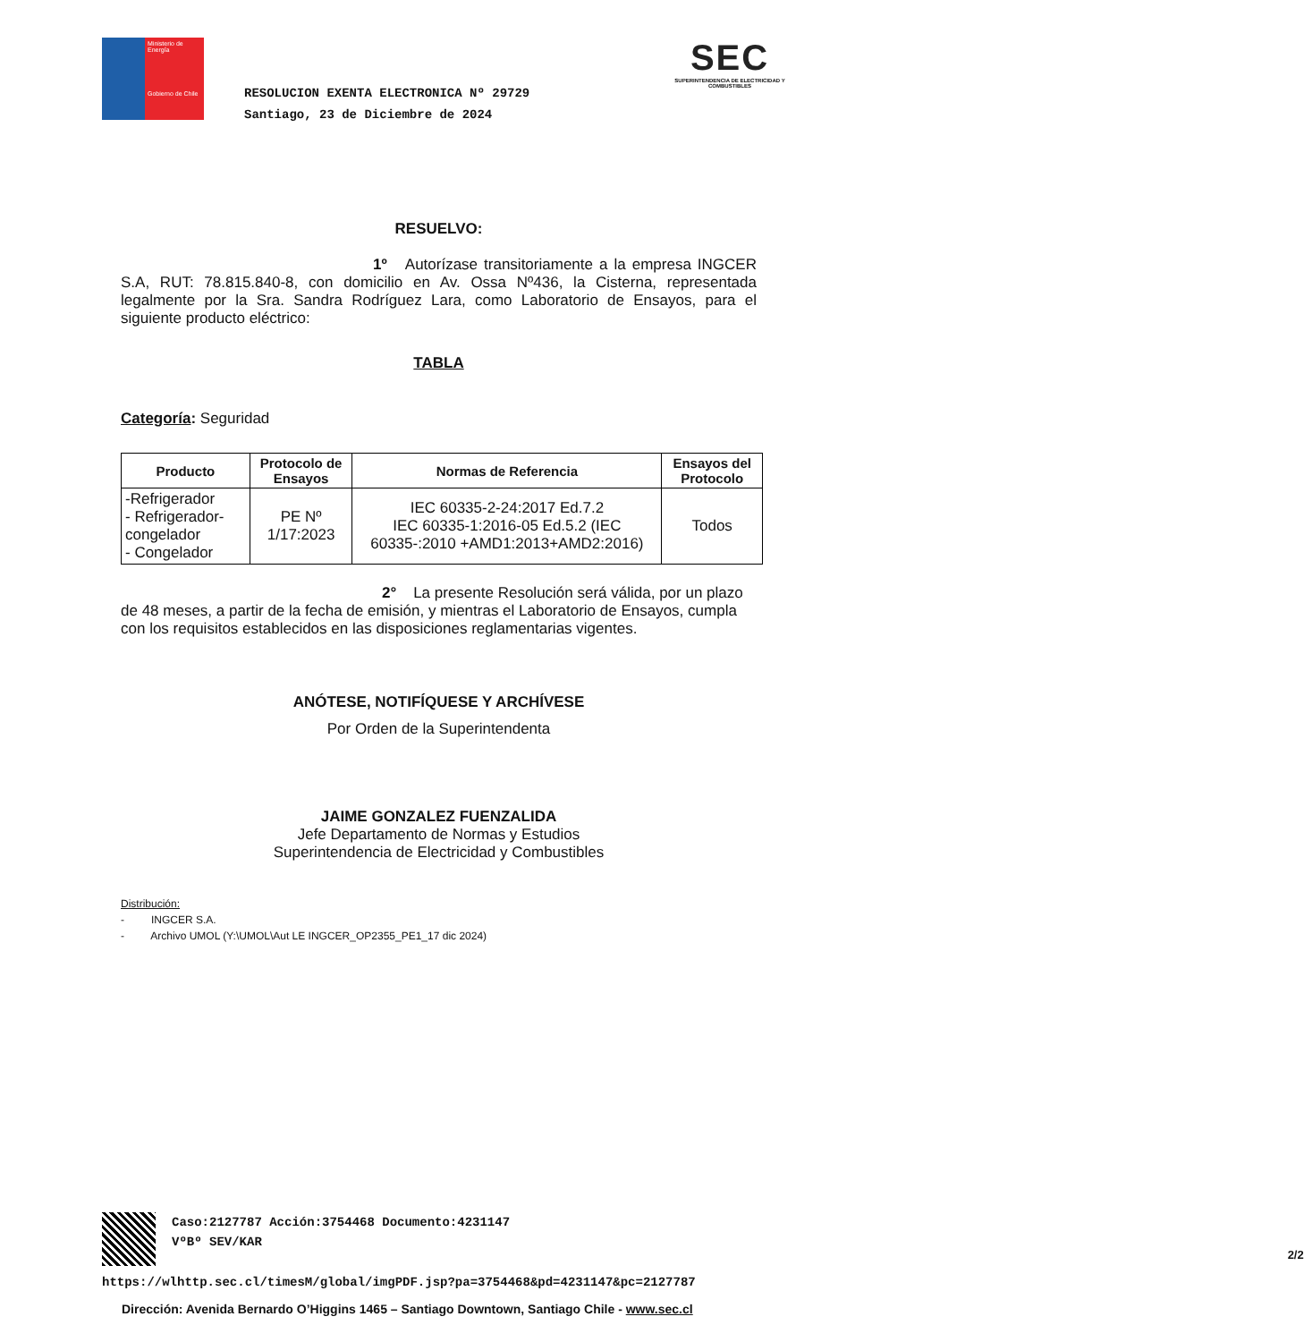Ministerio de Energía
Gobierno de Chile
RESOLUCION EXENTA ELECTRONICA Nº 29729
Santiago, 23 de Diciembre de 2024
SEC
SUPERINTENDENCIA DE ELECTRICIDAD Y COMBUSTIBLES
RESUELVO:
1º Autorízase transitoriamente a la empresa INGCER S.A, RUT: 78.815.840-8, con domicilio en Av. Ossa Nº436, la Cisterna, representada legalmente por la Sra. Sandra Rodríguez Lara, como Laboratorio de Ensayos, para el siguiente producto eléctrico:
TABLA
Categoría: Seguridad
| Producto | Protocolo de Ensayos | Normas de Referencia | Ensayos del Protocolo |
| --- | --- | --- | --- |
| -Refrigerador - Refrigerador-congelador - Congelador | PE Nº 1/17:2023 | IEC 60335-2-24:2017 Ed.7.2 IEC 60335-1:2016-05 Ed.5.2 (IEC 60335-:2010 +AMD1:2013+AMD2:2016) | Todos |
2° La presente Resolución será válida, por un plazo de 48 meses, a partir de la fecha de emisión, y mientras el Laboratorio de Ensayos, cumpla con los requisitos establecidos en las disposiciones reglamentarias vigentes.
ANÓTESE, NOTIFÍQUESE Y ARCHÍVESE
Por Orden de la Superintendenta
JAIME GONZALEZ FUENZALIDA
Jefe Departamento de Normas y Estudios
Superintendencia de Electricidad y Combustibles
Distribución:
- INGCER S.A.
- Archivo UMOL (Y:\UMOL\Aut LE INGCER_OP2355_PE1_17 dic 2024)
Caso:2127787 Acción:3754468 Documento:4231147
VºBº SEV/KAR
2/2
https://wlhttp.sec.cl/timesM/global/imgPDF.jsp?pa=3754468&pd=4231147&pc=2127787
Dirección: Avenida Bernardo O’Higgins 1465 – Santiago Downtown, Santiago Chile - www.sec.cl